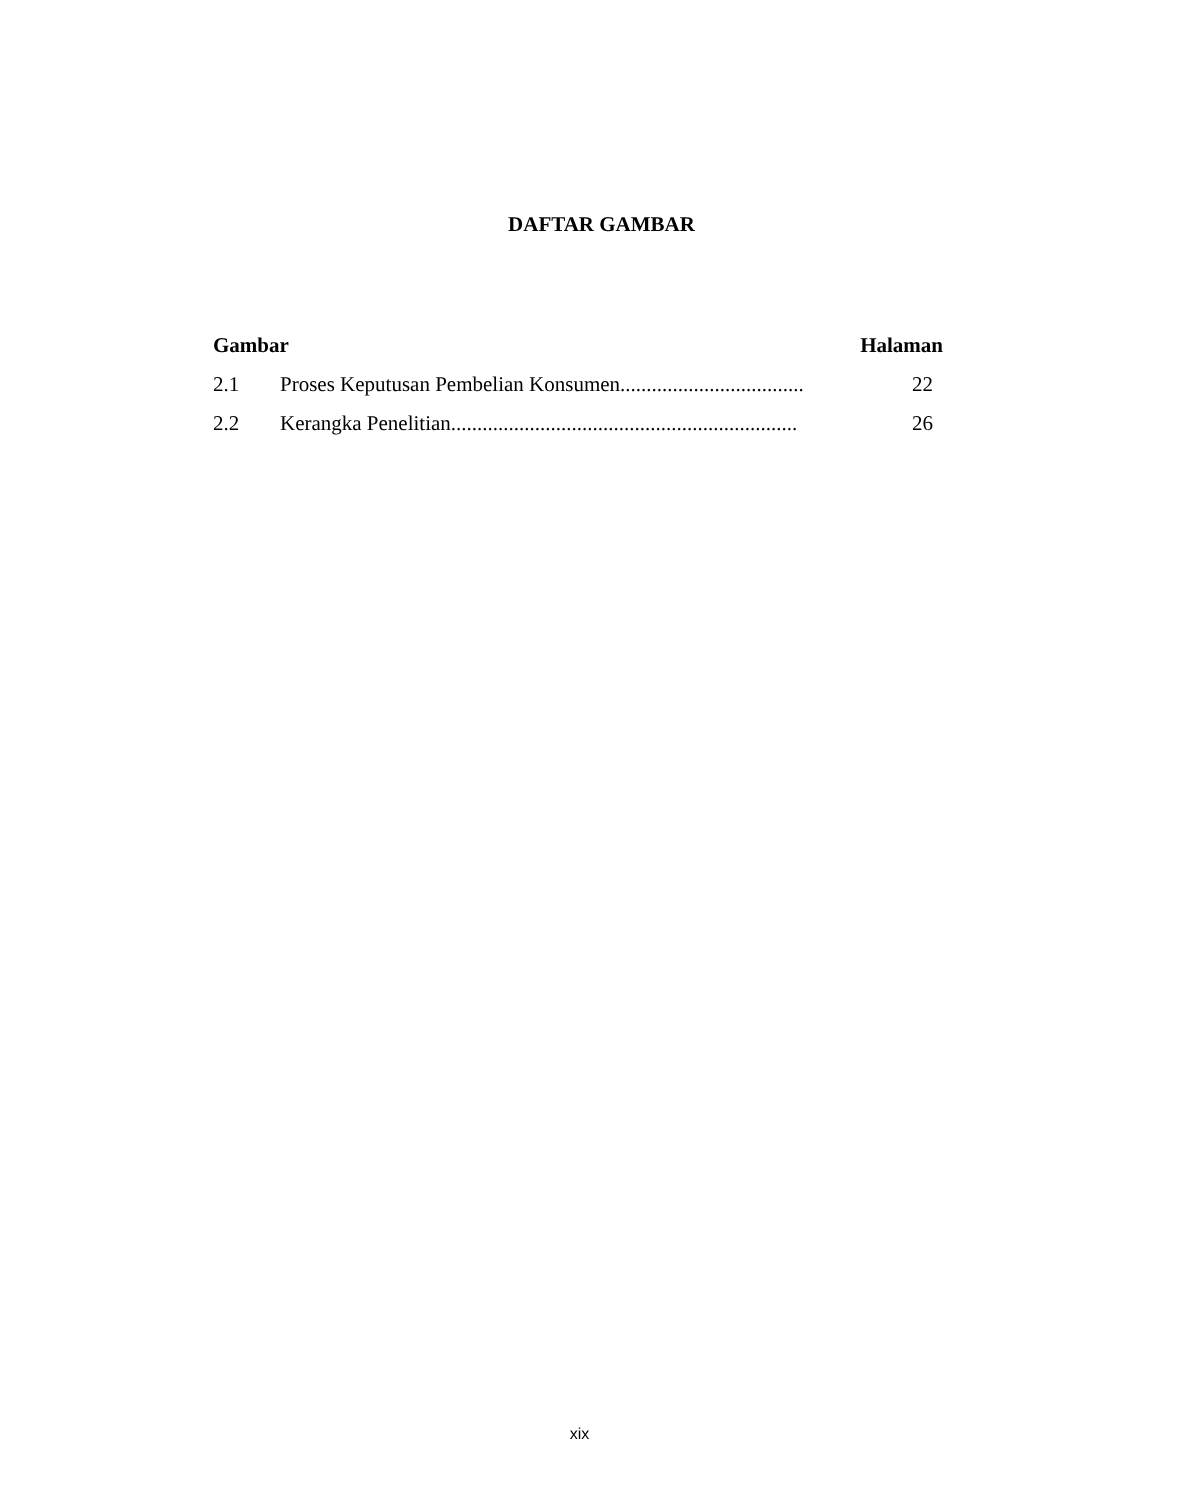DAFTAR GAMBAR
Gambar Halaman
2.1 Proses Keputusan Pembelian Konsumen................................... 22
2.2 Kerangka Penelitian.................................................................. 26
xix